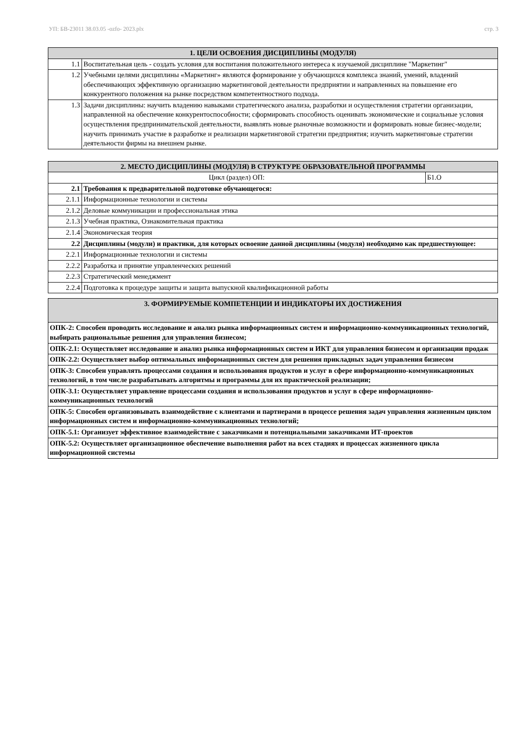УП: БВ-23011 38.03.05 -ozfo- 2023.plx стр. 3
| 1. ЦЕЛИ ОСВОЕНИЯ ДИСЦИПЛИНЫ (МОДУЛЯ) | |
| --- | --- |
| 1.1 | Воспитательная цель - создать условия для воспитания положительного интереса к изучаемой дисциплине "Маркетинг" |
| 1.2 | Учебными целями дисциплины «Маркетинг» являются формирование у обучающихся комплекса знаний, умений, владений обеспечивающих эффективную организацию маркетинговой деятельности предприятии и направленных на повышение его конкурентного положения на рынке посредством компетентностного подхода. |
| 1.3 | Задачи дисциплины: научить владению навыками стратегического анализа, разработки и осуществления стратегии организации, направленной на обеспечение конкурентоспособности; сформировать способность оценивать экономические и социальные условия осуществления предпринимательской деятельности, выявлять новые рыночные возможности и формировать новые бизнес-модели; научить принимать участие в разработке и реализации маркетинговой стратегии предприятия; изучить маркетинговые стратегии деятельности фирмы на внешнем рынке. |
| 2. МЕСТО ДИСЦИПЛИНЫ (МОДУЛЯ) В СТРУКТУРЕ ОБРАЗОВАТЕЛЬНОЙ ПРОГРАММЫ | | |
| --- | --- | --- |
| Цикл (раздел) ОП: | | Б1.О |
| 2.1 | Требования к предварительной подготовке обучающегося: | |
| 2.1.1 | Информационные технологии и системы | |
| 2.1.2 | Деловые коммуникации и профессиональная этика | |
| 2.1.3 | Учебная практика, Ознакомительная практика | |
| 2.1.4 | Экономическая теория | |
| 2.2 | Дисциплины (модули) и практики, для которых освоение данной дисциплины (модуля) необходимо как предшествующее: | |
| 2.2.1 | Информационные технологии и системы | |
| 2.2.2 | Разработка и принятие управленческих решений | |
| 2.2.3 | Стратегический менеджмент | |
| 2.2.4 | Подготовка к процедуре защиты и защита выпускной квалификационной работы | |
| 3. ФОРМИРУЕМЫЕ КОМПЕТЕНЦИИ И ИНДИКАТОРЫ ИХ ДОСТИЖЕНИЯ |
| --- |
| ОПК-2: Способен проводить исследование и анализ рынка информационных систем и информационно-коммуникационных технологий, выбирать рациональные решения для управления бизнесом; |
| ОПК-2.1: Осуществляет исследование и анализ рынка информационных систем и ИКТ для управления бизнесом и организации продаж |
| ОПК-2.2: Осуществляет выбор оптимальных информационных систем для решения прикладных задач управления бизнесом |
| ОПК-3: Способен управлять процессами создания и использования продуктов и услуг в сфере информационно-коммуникационных технологий, в том числе разрабатывать алгоритмы и программы для их практической реализации; |
| ОПК-3.1: Осуществляет управление процессами создания и использования продуктов и услуг в сфере информационно-коммуникационных технологий |
| ОПК-5: Способен организовывать взаимодействие с клиентами и партнерами в процессе решения задач управления жизненным циклом информационных систем и информационно-коммуникационных технологий; |
| ОПК-5.1: Организует эффективное взаимодействие с заказчиками и потенциальными заказчиками ИТ-проектов |
| ОПК-5.2: Осуществляет организационное обеспечение выполнения работ на всех стадиях и процессах жизненного цикла информационной системы |